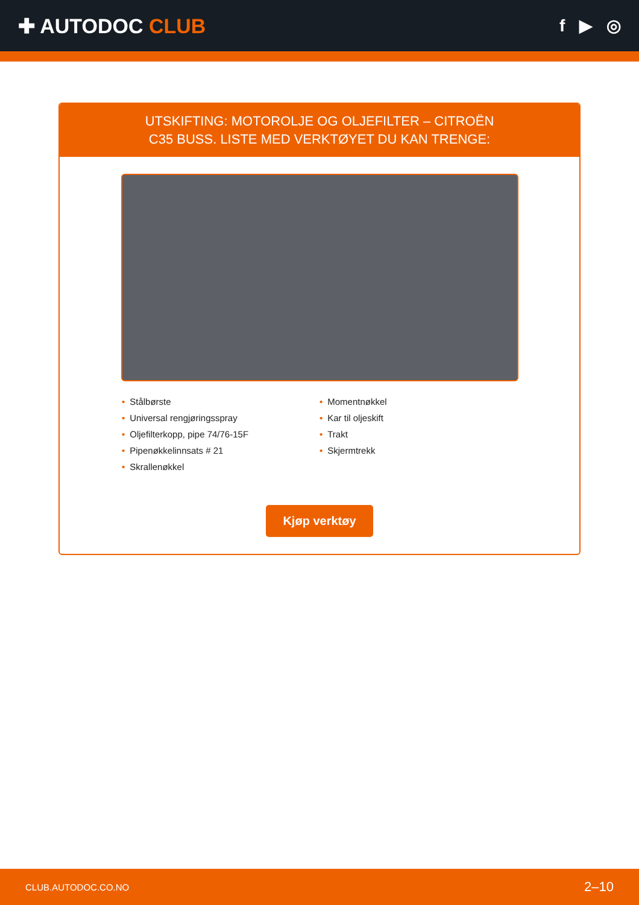✚ AUTODOC CLUB
f ▶ ◎
UTSKIFTING: MOTOROLJE OG OLJEFILTER – CITROËN
C35 BUSS. LISTE MED VERKTØYET DU KAN TRENGE:
• Stålbørste
• Universal rengjøringsspray
• Oljefilterkopp, pipe 74/76-15F
• Pipenøkkelinnsats # 21
• Skrallenøkkel
• Momentnøkkel
• Kar til oljeskift
• Trakt
• Skjermtrekk
Kjøp verktøy
CLUB.AUTODOC.CO.NO 2–10